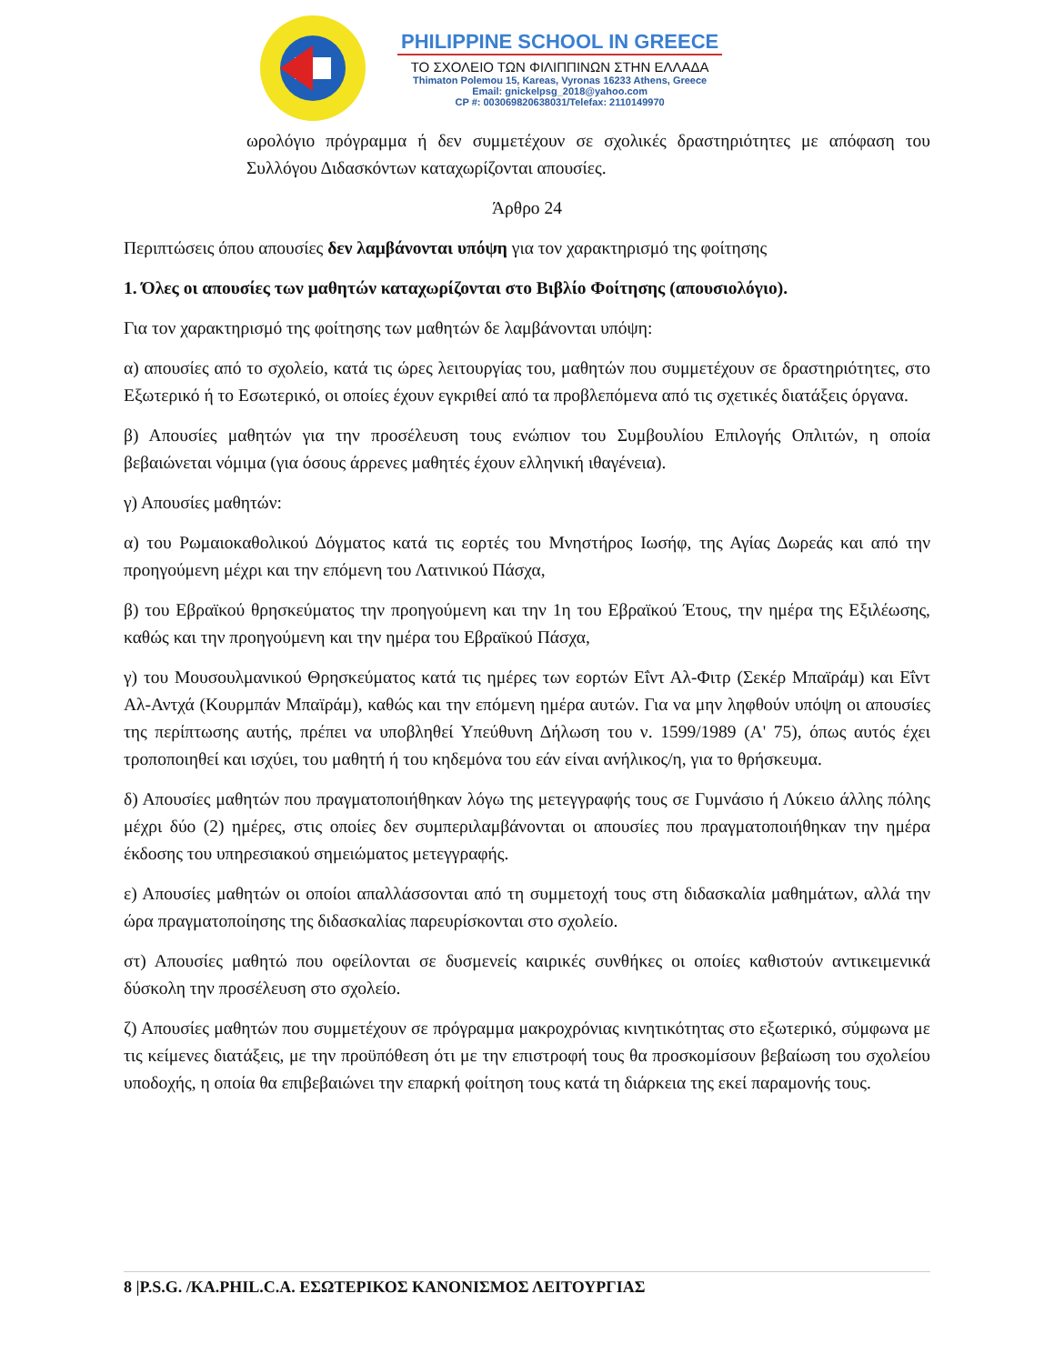PHILIPPINE SCHOOL IN GREECE
ΤΟ ΣΧΟΛΕΙΟ ΤΩΝ ΦΙΛΙΠΠΙΝΩΝ ΣΤΗΝ ΕΛΛΑΔΑ
Thimaton Polemou 15, Kareas, Vyronas 16233 Athens, Greece
Email: gnickelpsg_2018@yahoo.com
CP #: 003069820638031/Telefax: 2110149970
ωρολόγιο πρόγραμμα ή δεν συμμετέχουν σε σχολικές δραστηριότητες με απόφαση του Συλλόγου Διδασκόντων καταχωρίζονται απουσίες.
Άρθρο 24
Περιπτώσεις όπου απουσίες δεν λαμβάνονται υπόψη για τον χαρακτηρισμό της φοίτησης
1. Όλες οι απουσίες των μαθητών καταχωρίζονται στο Βιβλίο Φοίτησης (απουσιολόγιο).
Για τον χαρακτηρισμό της φοίτησης των μαθητών δε λαμβάνονται υπόψη:
α) απουσίες από το σχολείο, κατά τις ώρες λειτουργίας του, μαθητών που συμμετέχουν σε δραστηριότητες, στο Εξωτερικό ή το Εσωτερικό, οι οποίες έχουν εγκριθεί από τα προβλεπόμενα από τις σχετικές διατάξεις όργανα.
β) Απουσίες μαθητών για την προσέλευση τους ενώπιον του Συμβουλίου Επιλογής Οπλιτών, η οποία βεβαιώνεται νόμιμα (για όσους άρρενες μαθητές έχουν ελληνική ιθαγένεια).
γ) Απουσίες μαθητών:
α) του Ρωμαιοκαθολικού Δόγματος κατά τις εορτές του Μνηστήρος Ιωσήφ, της Αγίας Δωρεάς και από την προηγούμενη μέχρι και την επόμενη του Λατινικού Πάσχα,
β) του Εβραϊκού θρησκεύματος την προηγούμενη και την 1η του Εβραϊκού Έτους, την ημέρα της Εξιλέωσης, καθώς και την προηγούμενη και την ημέρα του Εβραϊκού Πάσχα,
γ) του Μουσουλμανικού Θρησκεύματος κατά τις ημέρες των εορτών Εΐντ Αλ-Φιτρ (Σεκέρ Μπαϊράμ) και Εΐντ Αλ-Αντχά (Κουρμπάν Μπαϊράμ), καθώς και την επόμενη ημέρα αυτών. Για να μην ληφθούν υπόψη οι απουσίες της περίπτωσης αυτής, πρέπει να υποβληθεί Υπεύθυνη Δήλωση του ν. 1599/1989 (Α' 75), όπως αυτός έχει τροποποιηθεί και ισχύει, του μαθητή ή του κηδεμόνα του εάν είναι ανήλικος/η, για το θρήσκευμα.
δ) Απουσίες μαθητών που πραγματοποιήθηκαν λόγω της μετεγγραφής τους σε Γυμνάσιο ή Λύκειο άλλης πόλης μέχρι δύο (2) ημέρες, στις οποίες δεν συμπεριλαμβάνονται οι απουσίες που πραγματοποιήθηκαν την ημέρα έκδοσης του υπηρεσιακού σημειώματος μετεγγραφής.
ε) Απουσίες μαθητών οι οποίοι απαλλάσσονται από τη συμμετοχή τους στη διδασκαλία μαθημάτων, αλλά την ώρα πραγματοποίησης της διδασκαλίας παρευρίσκονται στο σχολείο.
στ) Απουσίες μαθητώ που οφείλονται σε δυσμενείς καιρικές συνθήκες οι οποίες καθιστούν αντικειμενικά δύσκολη την προσέλευση στο σχολείο.
ζ) Απουσίες μαθητών που συμμετέχουν σε πρόγραμμα μακροχρόνιας κινητικότητας στο εξωτερικό, σύμφωνα με τις κείμενες διατάξεις, με την προϋπόθεση ότι με την επιστροφή τους θα προσκομίσουν βεβαίωση του σχολείου υποδοχής, η οποία θα επιβεβαιώνει την επαρκή φοίτηση τους κατά τη διάρκεια της εκεί παραμονής τους.
8 |P.S.G. /KA.PHIL.C.A. ΕΣΩΤΕΡΙΚΟΣ ΚΑΝΟΝΙΣΜΟΣ ΛΕΙΤΟΥΡΓΙΑΣ